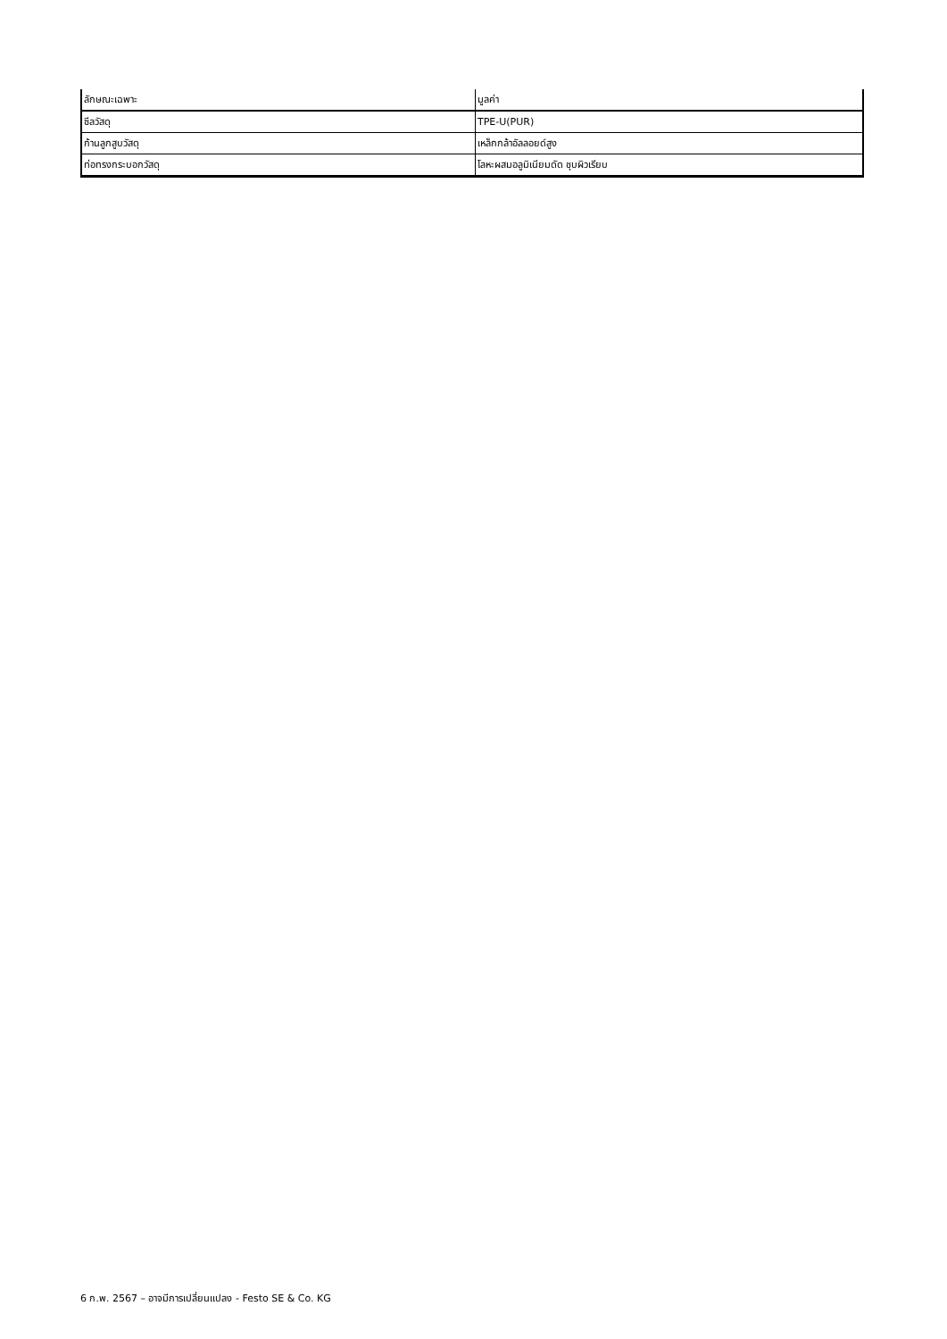| ลักษณะเฉพาะ | มูลค่า |
| --- | --- |
| ซีลวัสดุ | TPE-U(PUR) |
| ก้านลูกสูบวัสดุ | เหล็กกล้าอัลลอยด์สูง |
| ท่อทรงกระบอกวัสดุ | โลหะผสมอลูมิเนียมดัด ชุบผิวเรียบ |
6 ก.พ. 2567 – อาจมีการเปลี่ยนแปลง - Festo SE & Co. KG